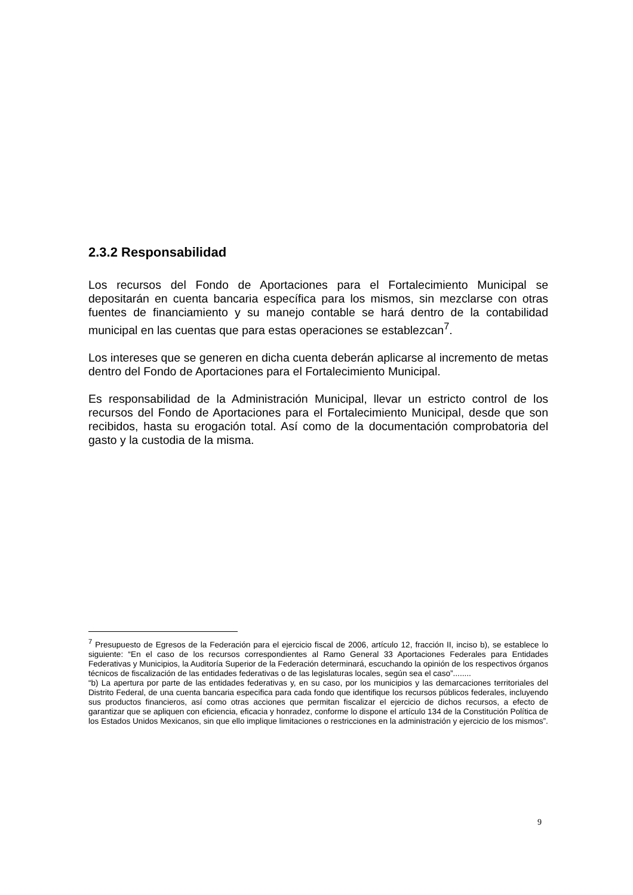2.3.2 Responsabilidad
Los recursos del Fondo de Aportaciones para el Fortalecimiento Municipal se depositarán en cuenta bancaria específica para los mismos, sin mezclarse con otras fuentes de financiamiento y su manejo contable se hará dentro de la contabilidad municipal en las cuentas que para estas operaciones se establezcan<sup>7</sup>.
Los intereses que se generen en dicha cuenta deberán aplicarse al incremento de metas dentro del Fondo de Aportaciones para el Fortalecimiento Municipal.
Es responsabilidad de la Administración Municipal, llevar un estricto control de los recursos del Fondo de Aportaciones para el Fortalecimiento Municipal, desde que son recibidos, hasta su erogación total. Así como de la documentación comprobatoria del gasto y la custodia de la misma.
<sup>7</sup> Presupuesto de Egresos de la Federación para el ejercicio fiscal de 2006, artículo 12, fracción II, inciso b), se establece lo siguiente: “En el caso de los recursos correspondientes al Ramo General 33 Aportaciones Federales para Entidades Federativas y Municipios, la Auditoría Superior de la Federación determinará, escuchando la opinión de los respectivos órganos técnicos de fiscalización de las entidades federativas o de las legislaturas locales, según sea el caso”........
“b) La apertura por parte de las entidades federativas y, en su caso, por los municipios y las demarcaciones territoriales del Distrito Federal, de una cuenta bancaria especifica para cada fondo que identifique los recursos públicos federales, incluyendo sus productos financieros, así como otras acciones que permitan fiscalizar el ejercicio de dichos recursos, a efecto de garantizar que se apliquen con eficiencia, eficacia y honradez, conforme lo dispone el artículo 134 de la Constitución Política de los Estados Unidos Mexicanos, sin que ello implique limitaciones o restricciones en la administración y ejercicio de los mismos”.
9